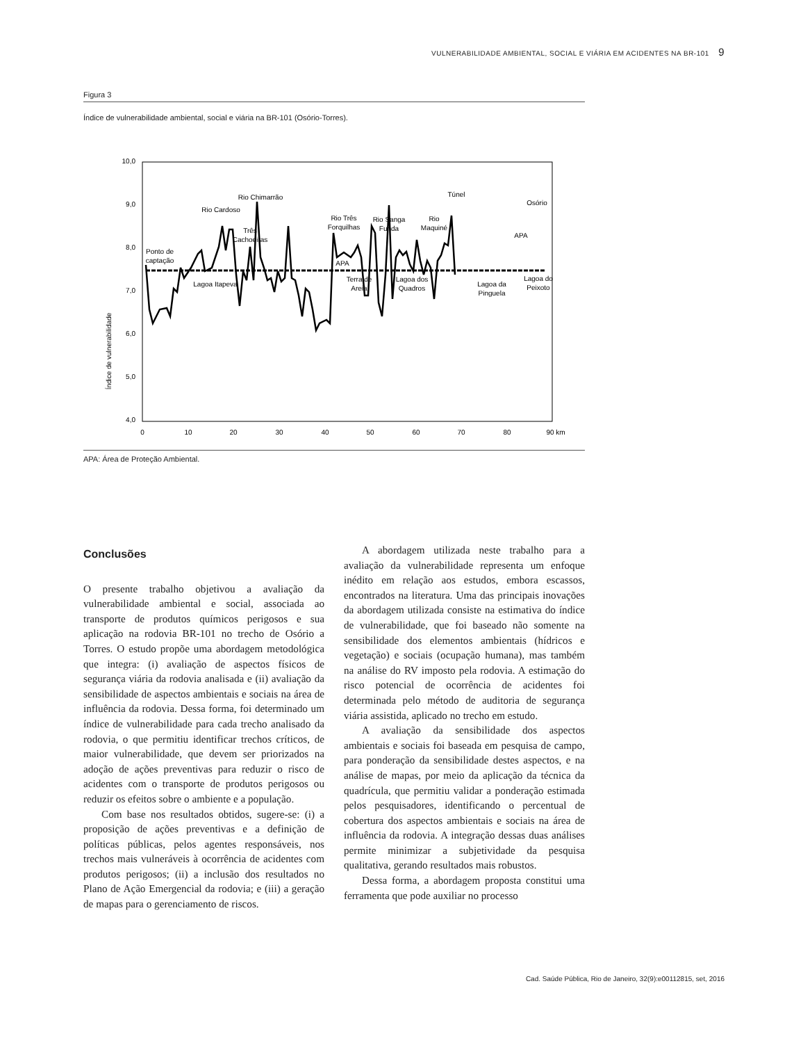VULNERABILIDADE AMBIENTAL, SOCIAL E VIÁRIA EM ACIDENTES NA BR-101 9
Figura 3
Índice de vulnerabilidade ambiental, social e viária na BR-101 (Osório-Torres).
10,0
9,0
8,0
7,0
6,0
5,0
4,0
0
10
20
30
40
50
60
70
80
90 km
Índice de vulnerabilidade
Ponto de
captação
Lagoa Itapeva
Rio Cardoso
Rio Chimarrão
Três
Cachoeiras
Rio Três
Forquilhas
APA
Terra de
Areia
Rio Sanga
Funda
Lagoa dos
Quadros
Rio
Maquiné
Túnel
Lagoa da
Pinguela
APA
Osório
Lagoa do
Peixoto
APA: Área de Proteção Ambiental.
Conclusões
O presente trabalho objetivou a avaliação da vulnerabilidade ambiental e social, associada ao transporte de produtos químicos perigosos e sua aplicação na rodovia BR-101 no trecho de Osório a Torres. O estudo propõe uma abordagem metodológica que integra: (i) avaliação de aspectos físicos de segurança viária da rodovia analisada e (ii) avaliação da sensibilidade de aspectos ambientais e sociais na área de influência da rodovia. Dessa forma, foi determinado um índice de vulnerabilidade para cada trecho analisado da rodovia, o que permitiu identificar trechos críticos, de maior vulnerabilidade, que devem ser priorizados na adoção de ações preventivas para reduzir o risco de acidentes com o transporte de produtos perigosos ou reduzir os efeitos sobre o ambiente e a população.
Com base nos resultados obtidos, sugere-se: (i) a proposição de ações preventivas e a definição de políticas públicas, pelos agentes responsáveis, nos trechos mais vulneráveis à ocorrência de acidentes com produtos perigosos; (ii) a inclusão dos resultados no Plano de Ação Emergencial da rodovia; e (iii) a geração de mapas para o gerenciamento de riscos.
A abordagem utilizada neste trabalho para a avaliação da vulnerabilidade representa um enfoque inédito em relação aos estudos, embora escassos, encontrados na literatura. Uma das principais inovações da abordagem utilizada consiste na estimativa do índice de vulnerabilidade, que foi baseado não somente na sensibilidade dos elementos ambientais (hídricos e vegetação) e sociais (ocupação humana), mas também na análise do RV imposto pela rodovia. A estimação do risco potencial de ocorrência de acidentes foi determinada pelo método de auditoria de segurança viária assistida, aplicado no trecho em estudo.
A avaliação da sensibilidade dos aspectos ambientais e sociais foi baseada em pesquisa de campo, para ponderação da sensibilidade destes aspectos, e na análise de mapas, por meio da aplicação da técnica da quadrícula, que permitiu validar a ponderação estimada pelos pesquisadores, identificando o percentual de cobertura dos aspectos ambientais e sociais na área de influência da rodovia. A integração dessas duas análises permite minimizar a subjetividade da pesquisa qualitativa, gerando resultados mais robustos.
Dessa forma, a abordagem proposta constitui uma ferramenta que pode auxiliar no processo
Cad. Saúde Pública, Rio de Janeiro, 32(9):e00112815, set, 2016